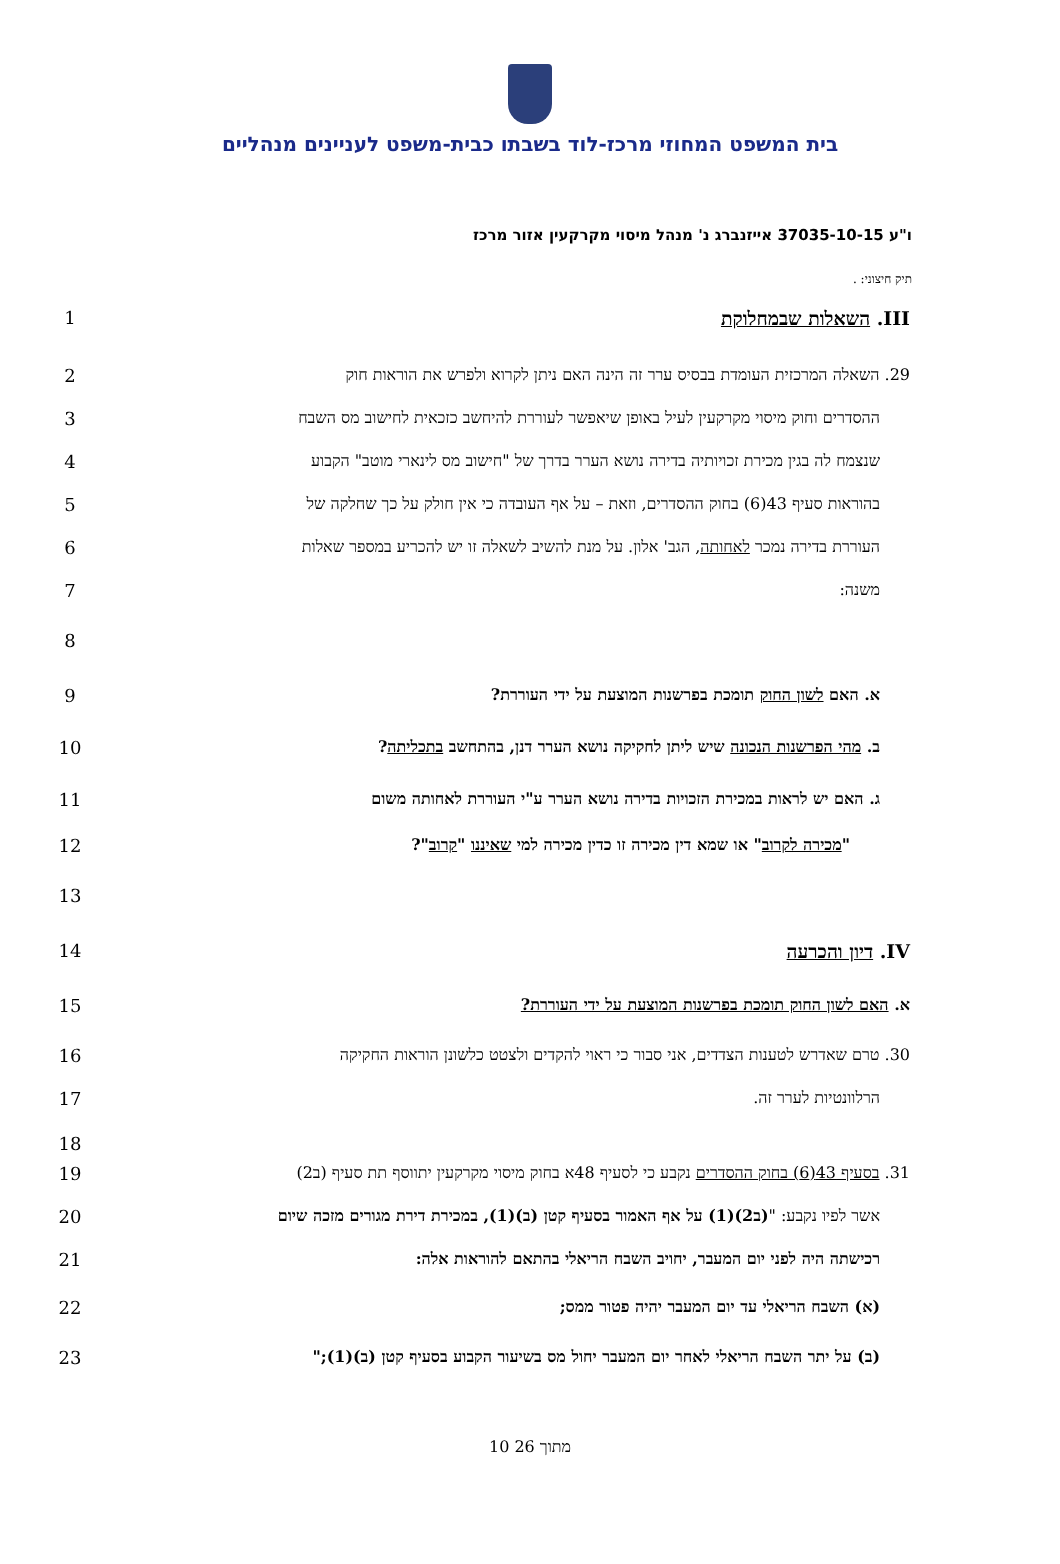בית המשפט המחוזי מרכז-לוד בשבתו כבית-משפט לעניינים מנהליים
ו"ע 37035-10-15 אייזנברג נ' מנהל מיסוי מקרקעין אזור מרכז
תיק חיצוני: .
1 III. השאלות שבמחלוקת
2 29. השאלה המרכזית העומדת בבסיס ערר זה הינה האם ניתן לקרוא ולפרש את הוראות חוק
3 ההסדרים וחוק מיסוי מקרקעין לעיל באופן שיאפשר לעוררת להיחשב כזכאית לחישוב מס השבח
4 שנצמח לה בגין מכירת זכויותיה בדירה נושא הערר בדרך של "חישוב מס לינארי מוטב" הקבוע
5 בהוראות סעיף 43(6) בחוק ההסדרים, וזאת – על אף העובדה כי אין חולק על כך שחלקה של
6 העוררת בדירה נמכר לאחותה, הגב' אלון. על מנת להשיב לשאלה זו יש להכריע במספר שאלות
7 משנה:
8
9 א. האם לשון החוק תומכת בפרשנות המוצעת על ידי העוררת?
10 ב. מהי הפרשנות הנכונה שיש ליתן לחקיקה נושא הערר דנן, בהתחשב בתכליתה?
11 ג. האם יש לראות במכירת הזכויות בדירה נושא הערר ע"י העוררת לאחותה משום
12 "מכירה לקרוב" או שמא דין מכירה זו כדין מכירה למי שאיננו "קרוב"?
13
14 IV. דיון והכרעה
15 א. האם לשון החוק תומכת בפרשנות המוצעת על ידי העוררת?
16 30. טרם שאדרש לטענות הצדדים, אני סבור כי ראוי להקדים ולצטט כלשונן הוראות החקיקה
17 הרלוונטיות לערר זה.
18
19 31. בסעיף 43(6) בחוק ההסדרים נקבע כי לסעיף 48א בחוק מיסוי מקרקעין יתווסף תת סעיף (ב2)
20 אשר לפיו נקבע: "(ב2)(1) על אף האמור בסעיף קטן (ב)(1), במכירת דירת מגורים מזכה שיום
21 רכישתה היה לפני יום המעבר, יחויב השבח הריאלי בהתאם להוראות אלה:
22 (א) השבח הריאלי עד יום המעבר יהיה פטור ממס;
23 (ב) על יתר השבח הריאלי לאחר יום המעבר יחול מס בשיעור הקבוע בסעיף קטן (ב)(1);"
10 מתוך 26